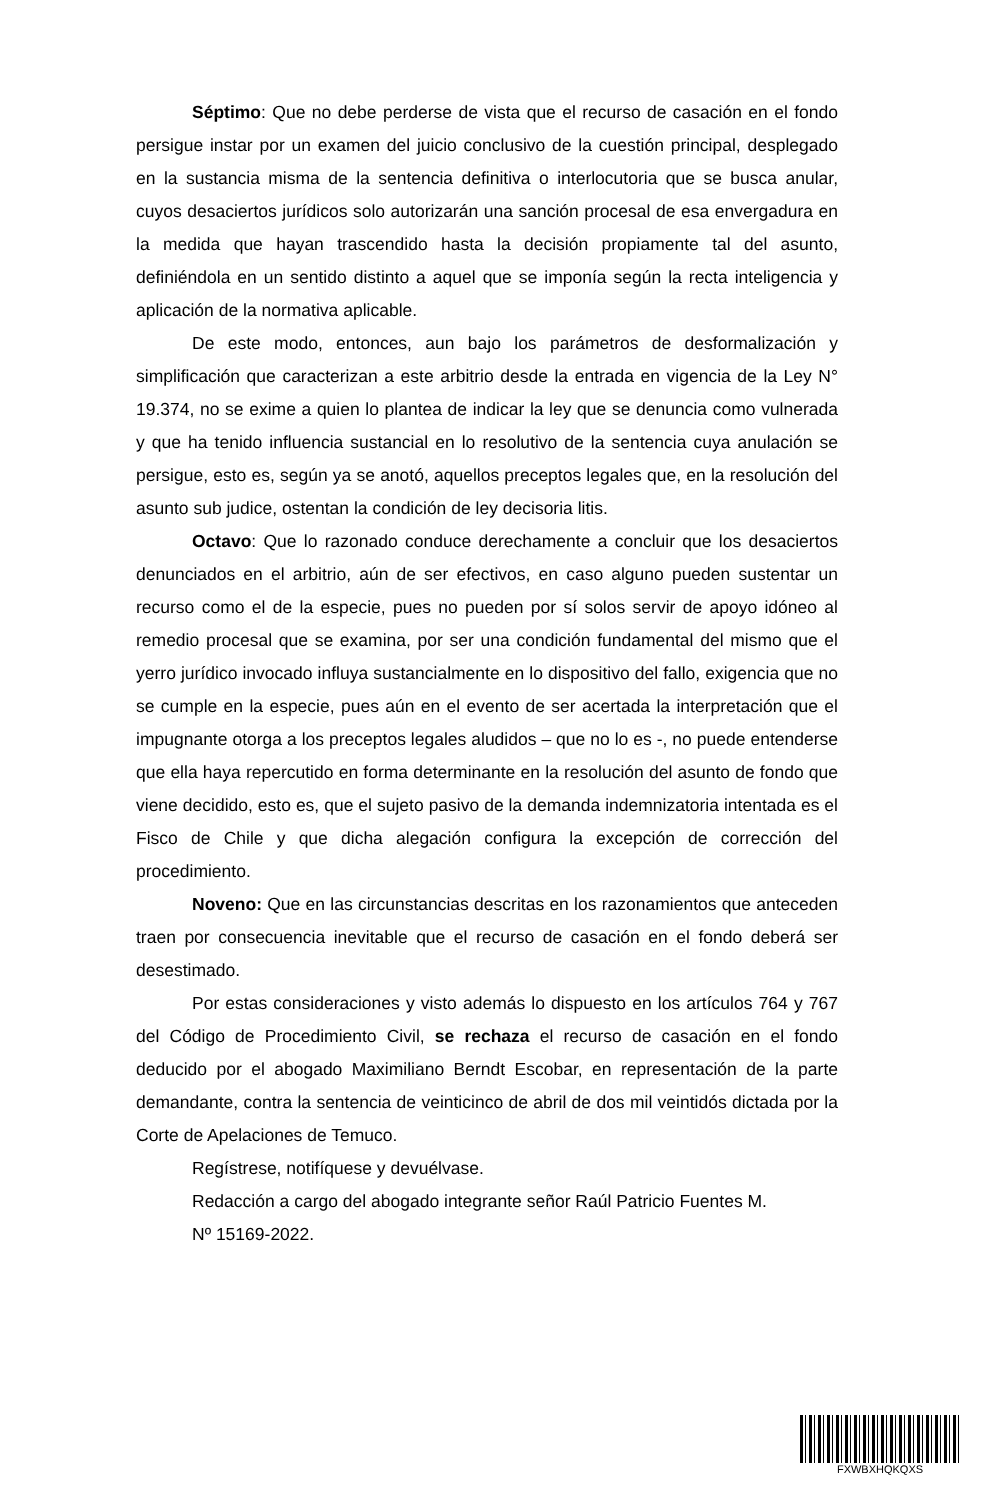Séptimo: Que no debe perderse de vista que el recurso de casación en el fondo persigue instar por un examen del juicio conclusivo de la cuestión principal, desplegado en la sustancia misma de la sentencia definitiva o interlocutoria que se busca anular, cuyos desaciertos jurídicos solo autorizarán una sanción procesal de esa envergadura en la medida que hayan trascendido hasta la decisión propiamente tal del asunto, definiéndola en un sentido distinto a aquel que se imponía según la recta inteligencia y aplicación de la normativa aplicable.
De este modo, entonces, aun bajo los parámetros de desformalización y simplificación que caracterizan a este arbitrio desde la entrada en vigencia de la Ley N° 19.374, no se exime a quien lo plantea de indicar la ley que se denuncia como vulnerada y que ha tenido influencia sustancial en lo resolutivo de la sentencia cuya anulación se persigue, esto es, según ya se anotó, aquellos preceptos legales que, en la resolución del asunto sub judice, ostentan la condición de ley decisoria litis.
Octavo: Que lo razonado conduce derechamente a concluir que los desaciertos denunciados en el arbitrio, aún de ser efectivos, en caso alguno pueden sustentar un recurso como el de la especie, pues no pueden por sí solos servir de apoyo idóneo al remedio procesal que se examina, por ser una condición fundamental del mismo que el yerro jurídico invocado influya sustancialmente en lo dispositivo del fallo, exigencia que no se cumple en la especie, pues aún en el evento de ser acertada la interpretación que el impugnante otorga a los preceptos legales aludidos – que no lo es -, no puede entenderse que ella haya repercutido en forma determinante en la resolución del asunto de fondo que viene decidido, esto es, que el sujeto pasivo de la demanda indemnizatoria intentada es el Fisco de Chile y que dicha alegación configura la excepción de corrección del procedimiento.
Noveno: Que en las circunstancias descritas en los razonamientos que anteceden traen por consecuencia inevitable que el recurso de casación en el fondo deberá ser desestimado.
Por estas consideraciones y visto además lo dispuesto en los artículos 764 y 767 del Código de Procedimiento Civil, se rechaza el recurso de casación en el fondo deducido por el abogado Maximiliano Berndt Escobar, en representación de la parte demandante, contra la sentencia de veinticinco de abril de dos mil veintidós dictada por la Corte de Apelaciones de Temuco.
Regístrese, notifíquese y devuélvase.
Redacción a cargo del abogado integrante señor Raúl Patricio Fuentes M.
Nº 15169-2022.
FXWBXHQKQXS